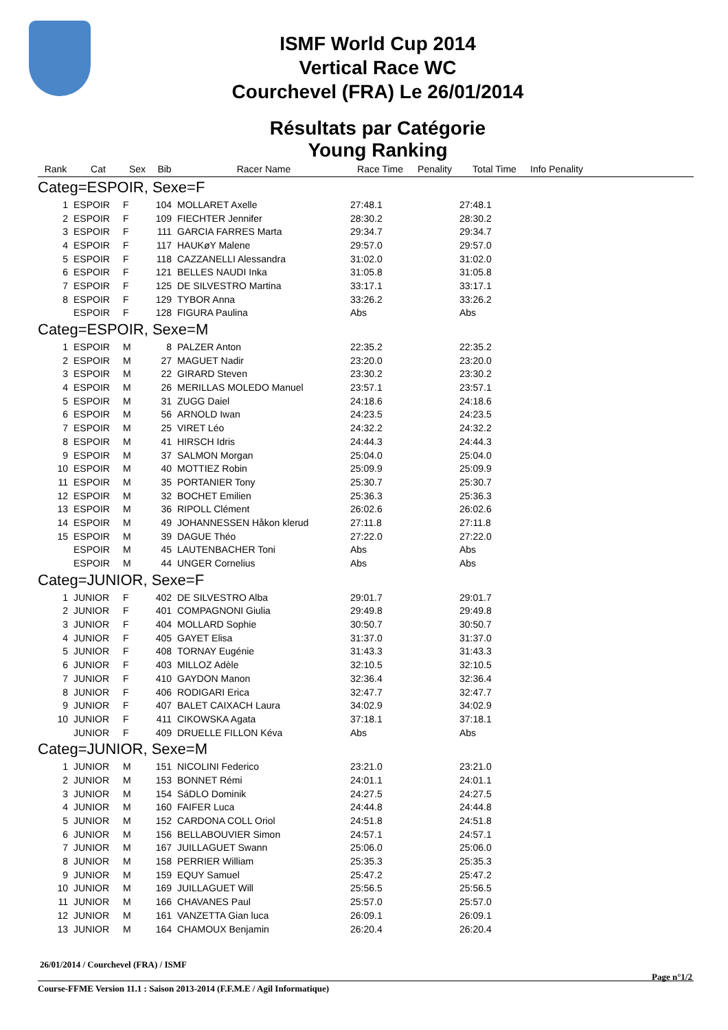ISMF World Cup 2014
Vertical Race WC
Courchevel (FRA) Le 26/01/2014
Résultats par Catégorie
Young Ranking
| Rank | Cat | Sex | Bib | Racer Name | Race Time | Penality | Total Time | Info Penality |
| --- | --- | --- | --- | --- | --- | --- | --- | --- |
| Categ=ESPOIR, Sexe=F | | | | | | | | |
| 1 | ESPOIR | F | 104 | MOLLARET Axelle | 27:48.1 | | 27:48.1 | |
| 2 | ESPOIR | F | 109 | FIECHTER Jennifer | 28:30.2 | | 28:30.2 | |
| 3 | ESPOIR | F | 111 | GARCIA FARRES Marta | 29:34.7 | | 29:34.7 | |
| 4 | ESPOIR | F | 117 | HAUKøY Malene | 29:57.0 | | 29:57.0 | |
| 5 | ESPOIR | F | 118 | CAZZANELLI Alessandra | 31:02.0 | | 31:02.0 | |
| 6 | ESPOIR | F | 121 | BELLES NAUDI Inka | 31:05.8 | | 31:05.8 | |
| 7 | ESPOIR | F | 125 | DE SILVESTRO Martina | 33:17.1 | | 33:17.1 | |
| 8 | ESPOIR | F | 129 | TYBOR Anna | 33:26.2 | | 33:26.2 | |
| | ESPOIR | F | 128 | FIGURA Paulina | Abs | | Abs | |
| Categ=ESPOIR, Sexe=M | | | | | | | | |
| 1 | ESPOIR | M | 8 | PALZER Anton | 22:35.2 | | 22:35.2 | |
| 2 | ESPOIR | M | 27 | MAGUET Nadir | 23:20.0 | | 23:20.0 | |
| 3 | ESPOIR | M | 22 | GIRARD Steven | 23:30.2 | | 23:30.2 | |
| 4 | ESPOIR | M | 26 | MERILLAS MOLEDO Manuel | 23:57.1 | | 23:57.1 | |
| 5 | ESPOIR | M | 31 | ZUGG Daiel | 24:18.6 | | 24:18.6 | |
| 6 | ESPOIR | M | 56 | ARNOLD Iwan | 24:23.5 | | 24:23.5 | |
| 7 | ESPOIR | M | 25 | VIRET Léo | 24:32.2 | | 24:32.2 | |
| 8 | ESPOIR | M | 41 | HIRSCH Idris | 24:44.3 | | 24:44.3 | |
| 9 | ESPOIR | M | 37 | SALMON Morgan | 25:04.0 | | 25:04.0 | |
| 10 | ESPOIR | M | 40 | MOTTIEZ Robin | 25:09.9 | | 25:09.9 | |
| 11 | ESPOIR | M | 35 | PORTANIER Tony | 25:30.7 | | 25:30.7 | |
| 12 | ESPOIR | M | 32 | BOCHET Emilien | 25:36.3 | | 25:36.3 | |
| 13 | ESPOIR | M | 36 | RIPOLL Clément | 26:02.6 | | 26:02.6 | |
| 14 | ESPOIR | M | 49 | JOHANNESSEN Håkon klerud | 27:11.8 | | 27:11.8 | |
| 15 | ESPOIR | M | 39 | DAGUE Théo | 27:22.0 | | 27:22.0 | |
| | ESPOIR | M | 45 | LAUTENBACHER Toni | Abs | | Abs | |
| | ESPOIR | M | 44 | UNGER Cornelius | Abs | | Abs | |
| Categ=JUNIOR, Sexe=F | | | | | | | | |
| 1 | JUNIOR | F | 402 | DE SILVESTRO Alba | 29:01.7 | | 29:01.7 | |
| 2 | JUNIOR | F | 401 | COMPAGNONI Giulia | 29:49.8 | | 29:49.8 | |
| 3 | JUNIOR | F | 404 | MOLLARD Sophie | 30:50.7 | | 30:50.7 | |
| 4 | JUNIOR | F | 405 | GAYET Elisa | 31:37.0 | | 31:37.0 | |
| 5 | JUNIOR | F | 408 | TORNAY Eugénie | 31:43.3 | | 31:43.3 | |
| 6 | JUNIOR | F | 403 | MILLOZ Adèle | 32:10.5 | | 32:10.5 | |
| 7 | JUNIOR | F | 410 | GAYDON Manon | 32:36.4 | | 32:36.4 | |
| 8 | JUNIOR | F | 406 | RODIGARI Erica | 32:47.7 | | 32:47.7 | |
| 9 | JUNIOR | F | 407 | BALET CAIXACH Laura | 34:02.9 | | 34:02.9 | |
| 10 | JUNIOR | F | 411 | CIKOWSKA Agata | 37:18.1 | | 37:18.1 | |
| | JUNIOR | F | 409 | DRUELLE FILLON Kéva | Abs | | Abs | |
| Categ=JUNIOR, Sexe=M | | | | | | | | |
| 1 | JUNIOR | M | 151 | NICOLINI Federico | 23:21.0 | | 23:21.0 | |
| 2 | JUNIOR | M | 153 | BONNET Rémi | 24:01.1 | | 24:01.1 | |
| 3 | JUNIOR | M | 154 | SáDLO Dominik | 24:27.5 | | 24:27.5 | |
| 4 | JUNIOR | M | 160 | FAIFER Luca | 24:44.8 | | 24:44.8 | |
| 5 | JUNIOR | M | 152 | CARDONA COLL Oriol | 24:51.8 | | 24:51.8 | |
| 6 | JUNIOR | M | 156 | BELLABOUVIER Simon | 24:57.1 | | 24:57.1 | |
| 7 | JUNIOR | M | 167 | JUILLAGUET Swann | 25:06.0 | | 25:06.0 | |
| 8 | JUNIOR | M | 158 | PERRIER William | 25:35.3 | | 25:35.3 | |
| 9 | JUNIOR | M | 159 | EQUY Samuel | 25:47.2 | | 25:47.2 | |
| 10 | JUNIOR | M | 169 | JUILLAGUET Will | 25:56.5 | | 25:56.5 | |
| 11 | JUNIOR | M | 166 | CHAVANES Paul | 25:57.0 | | 25:57.0 | |
| 12 | JUNIOR | M | 161 | VANZETTA Gian luca | 26:09.1 | | 26:09.1 | |
| 13 | JUNIOR | M | 164 | CHAMOUX Benjamin | 26:20.4 | | 26:20.4 | |
26/01/2014 / Courchevel (FRA) / ISMF
Page n°1/2
Course-FFME Version 11.1 : Saison 2013-2014 (F.F.M.E / Agil Informatique)